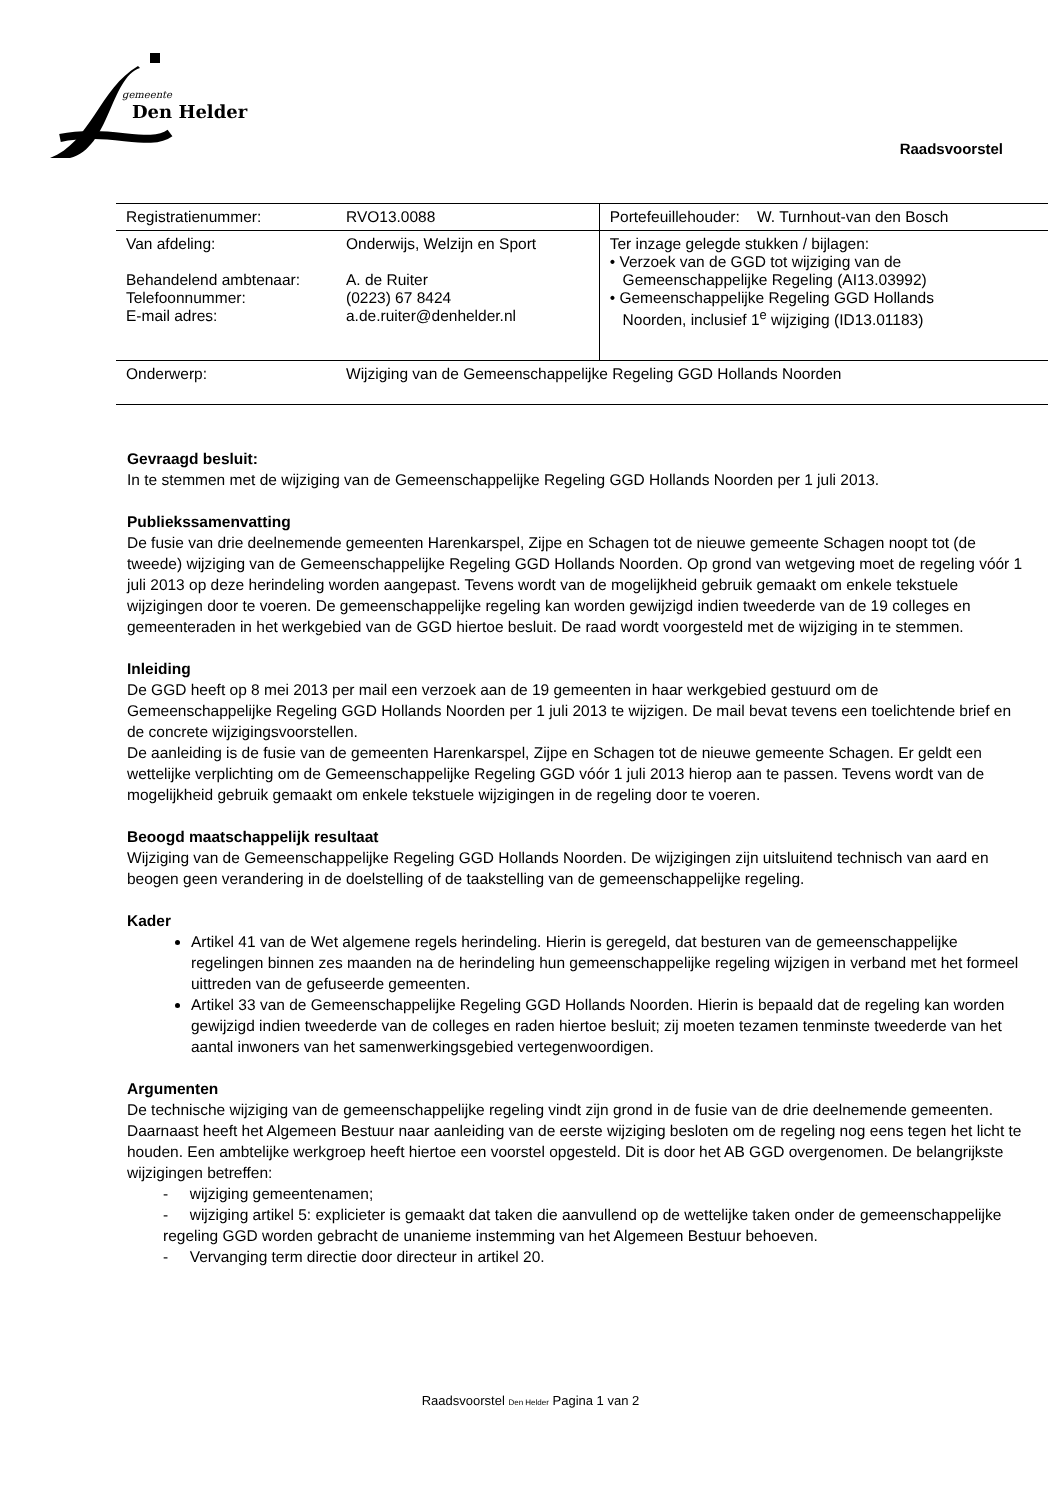gemeente
Den Helder
Raadsvoorstel
| Registratienummer: | RVO13.0088 | Portefeuillehouder: W. Turnhout-van den Bosch |
| Van afdeling: Behandelend ambtenaar: Telefoonnummer: E-mail adres: | Onderwijs, Welzijn en Sport A. de Ruiter (0223) 67 8424 a.de.ruiter@denhelder.nl | Ter inzage gelegde stukken / bijlagen: • Verzoek van de GGD tot wijziging van de Gemeenschappelijke Regeling (AI13.03992) • Gemeenschappelijke Regeling GGD Hollands Noorden, inclusief 1<sup>e</sup> wijziging (ID13.01183) |
| Onderwerp: | Wijziging van de Gemeenschappelijke Regeling GGD Hollands Noorden | |
Gevraagd besluit:
In te stemmen met de wijziging van de Gemeenschappelijke Regeling GGD Hollands Noorden per 1 juli 2013.
Publiekssamenvatting
De fusie van drie deelnemende gemeenten Harenkarspel, Zijpe en Schagen tot de nieuwe gemeente Schagen noopt tot (de tweede) wijziging van de Gemeenschappelijke Regeling GGD Hollands Noorden. Op grond van wetgeving moet de regeling vóór 1 juli 2013 op deze herindeling worden aangepast. Tevens wordt van de mogelijkheid gebruik gemaakt om enkele tekstuele wijzigingen door te voeren. De gemeenschappelijke regeling kan worden gewijzigd indien tweederde van de 19 colleges en gemeenteraden in het werkgebied van de GGD hiertoe besluit. De raad wordt voorgesteld met de wijziging in te stemmen.
Inleiding
De GGD heeft op 8 mei 2013 per mail een verzoek aan de 19 gemeenten in haar werkgebied gestuurd om de Gemeenschappelijke Regeling GGD Hollands Noorden per 1 juli 2013 te wijzigen. De mail bevat tevens een toelichtende brief en de concrete wijzigingsvoorstellen.
De aanleiding is de fusie van de gemeenten Harenkarspel, Zijpe en Schagen tot de nieuwe gemeente Schagen. Er geldt een wettelijke verplichting om de Gemeenschappelijke Regeling GGD vóór 1 juli 2013 hierop aan te passen. Tevens wordt van de mogelijkheid gebruik gemaakt om enkele tekstuele wijzigingen in de regeling door te voeren.
Beoogd maatschappelijk resultaat
Wijziging van de Gemeenschappelijke Regeling GGD Hollands Noorden. De wijzigingen zijn uitsluitend technisch van aard en beogen geen verandering in de doelstelling of de taakstelling van de gemeenschappelijke regeling.
Kader
Artikel 41 van de Wet algemene regels herindeling. Hierin is geregeld, dat besturen van de gemeenschappelijke regelingen binnen zes maanden na de herindeling hun gemeenschappelijke regeling wijzigen in verband met het formeel uittreden van de gefuseerde gemeenten.
Artikel 33 van de Gemeenschappelijke Regeling GGD Hollands Noorden. Hierin is bepaald dat de regeling kan worden gewijzigd indien tweederde van de colleges en raden hiertoe besluit; zij moeten tezamen tenminste tweederde van het aantal inwoners van het samenwerkingsgebied vertegenwoordigen.
Argumenten
De technische wijziging van de gemeenschappelijke regeling vindt zijn grond in de fusie van de drie deelnemende gemeenten. Daarnaast heeft het Algemeen Bestuur naar aanleiding van de eerste wijziging besloten om de regeling nog eens tegen het licht te houden. Een ambtelijke werkgroep heeft hiertoe een voorstel opgesteld. Dit is door het AB GGD overgenomen. De belangrijkste wijzigingen betreffen:
- wijziging gemeentenamen;
- wijziging artikel 5: explicieter is gemaakt dat taken die aanvullend op de wettelijke taken onder de gemeenschappelijke regeling GGD worden gebracht de unanieme instemming van het Algemeen Bestuur behoeven.
- Vervanging term directie door directeur in artikel 20.
Raadsvoorstel Den Helder Pagina 1 van 2